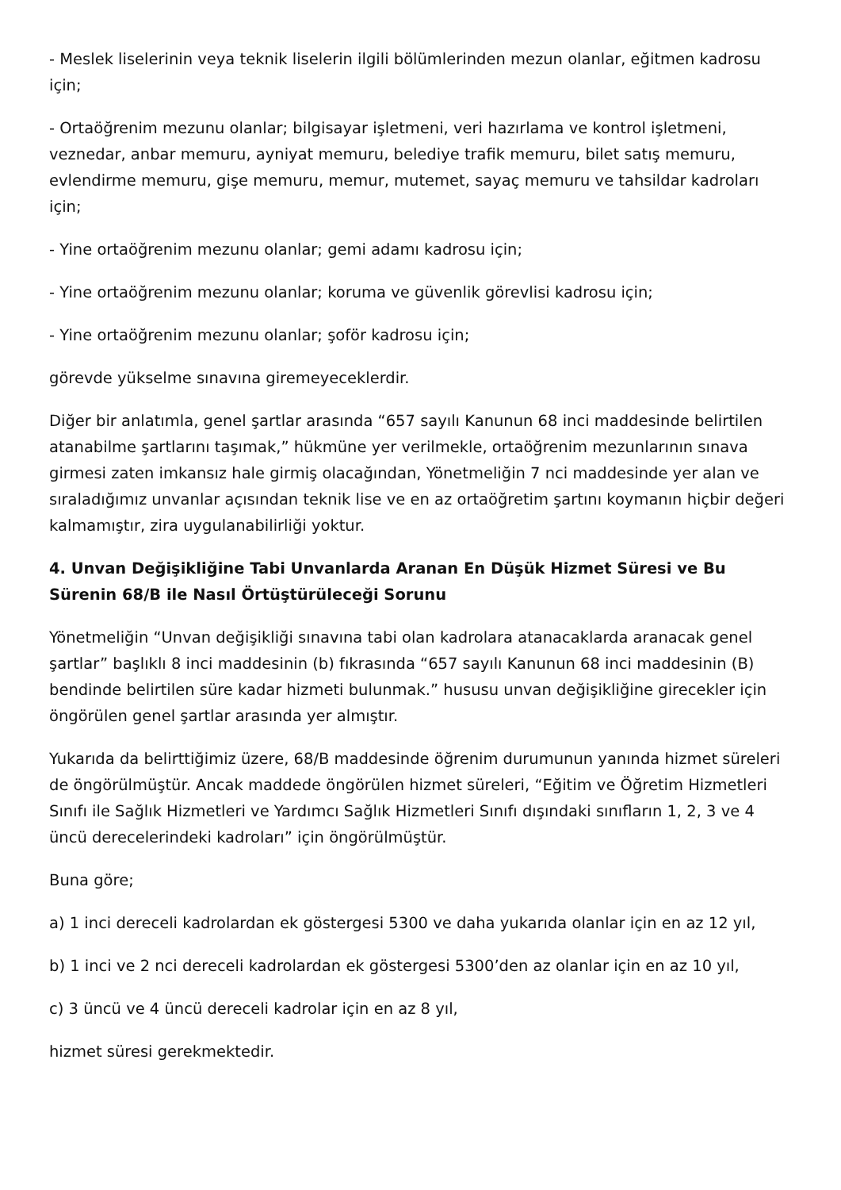- Meslek liselerinin veya teknik liselerin ilgili bölümlerinden mezun olanlar, eğitmen kadrosu için;
- Ortaöğrenim mezunu olanlar; bilgisayar işletmeni, veri hazırlama ve kontrol işletmeni, veznedar, anbar memuru, ayniyat memuru, belediye trafik memuru, bilet satış memuru, evlendirme memuru, gişe memuru, memur, mutemet, sayaç memuru ve tahsildar kadroları için;
- Yine ortaöğrenim mezunu olanlar; gemi adamı kadrosu için;
- Yine ortaöğrenim mezunu olanlar; koruma ve güvenlik görevlisi kadrosu için;
- Yine ortaöğrenim mezunu olanlar; şoför kadrosu için;
görevde yükselme sınavına giremeyeceklerdir.
Diğer bir anlatımla, genel şartlar arasında “657 sayılı Kanunun 68 inci maddesinde belirtilen atanabilme şartlarını taşımak,” hükmüne yer verilmekle, ortaöğrenim mezunlarının sınava girmesi zaten imkansız hale girmiş olacağından, Yönetmeliğin 7 nci maddesinde yer alan ve sıraladığımız unvanlar açısından teknik lise ve en az ortaöğretim şartını koymanın hiçbir değeri kalmamıştır, zira uygulanabilirliği yoktur.
4. Unvan Değişikliğine Tabi Unvanlarda Aranan En Düşük Hizmet Süresi ve Bu Sürenin 68/B ile Nasıl Örtüştürüleceği Sorunu
Yönetmeliğin “Unvan değişikliği sınavına tabi olan kadrolara atanacaklarda aranacak genel şartlar” başlıklı 8 inci maddesinin (b) fıkrasında “657 sayılı Kanunun 68 inci maddesinin (B) bendinde belirtilen süre kadar hizmeti bulunmak.” hususu unvan değişikliğine girecekler için öngörülen genel şartlar arasında yer almıştır.
Yukarıda da belirttiğimiz üzere, 68/B maddesinde öğrenim durumunun yanında hizmet süreleri de öngörülmüştür. Ancak maddede öngörülen hizmet süreleri, “Eğitim ve Öğretim Hizmetleri Sınıfı ile Sağlık Hizmetleri ve Yardımcı Sağlık Hizmetleri Sınıfı dışındaki sınıfların 1, 2, 3 ve 4 üncü derecelerindeki kadroları” için öngörülmüştür.
Buna göre;
a) 1 inci dereceli kadrolardan ek göstergesi 5300 ve daha yukarıda olanlar için en az 12 yıl,
b) 1 inci ve 2 nci dereceli kadrolardan ek göstergesi 5300’den az olanlar için en az 10 yıl,
c) 3 üncü ve 4 üncü dereceli kadrolar için en az 8 yıl,
hizmet süresi gerekmektedir.